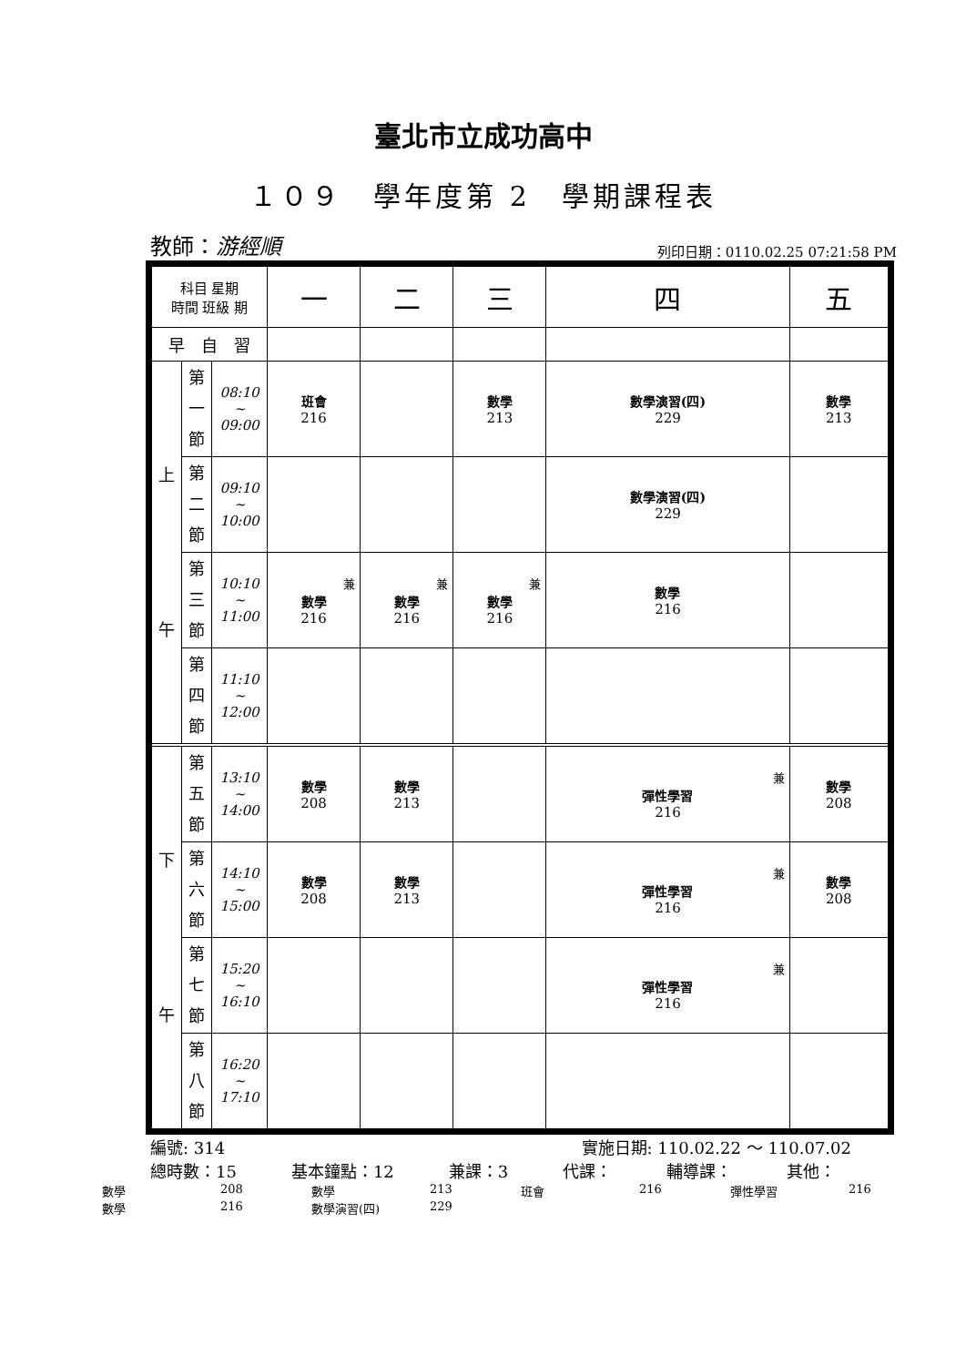臺北市立成功高中
１０９　學年度第 2　學期課程表
教師：游經順 列印日期：0110.02.25 07:21:58 PM
| 科目 星期 時間 班級 期 | | | 一 | 二 | 三 | 四 | 五 |
| 早 自 習 | | | | | | | |
| 上 午 | 第 一 節 | 08:10 ~ 09:00 | 班會 216 | | 數學 213 | 數學演習(四) 229 | 數學 213 |
| | 第 二 節 | 09:10 ~ 10:00 | | | | 數學演習(四) 229 | |
| | 第 三 節 | 10:10 ~ 11:00 | 兼 數學 216 | 兼 數學 216 | 兼 數學 216 | 數學 216 | |
| | 第 四 節 | 11:10 ~ 12:00 | | | | | |
| 下 午 | 第 五 節 | 13:10 ~ 14:00 | 數學 208 | 數學 213 | | 兼 彈性學習 216 | 數學 208 |
| | 第 六 節 | 14:10 ~ 15:00 | 數學 208 | 數學 213 | | 兼 彈性學習 216 | 數學 208 |
| | 第 七 節 | 15:20 ~ 16:10 | | | | 兼 彈性學習 216 | |
| | 第 八 節 | 16:20 ~ 17:10 | | | | | |
編號: 314 實施日期: 110.02.22 ～ 110.07.02
總時數：15 基本鐘點：12 兼課：3 代課： 輔導課： 其他：
數學 208 數學 213 班會 216 彈性學習 216 數學 216 數學演習(四) 229